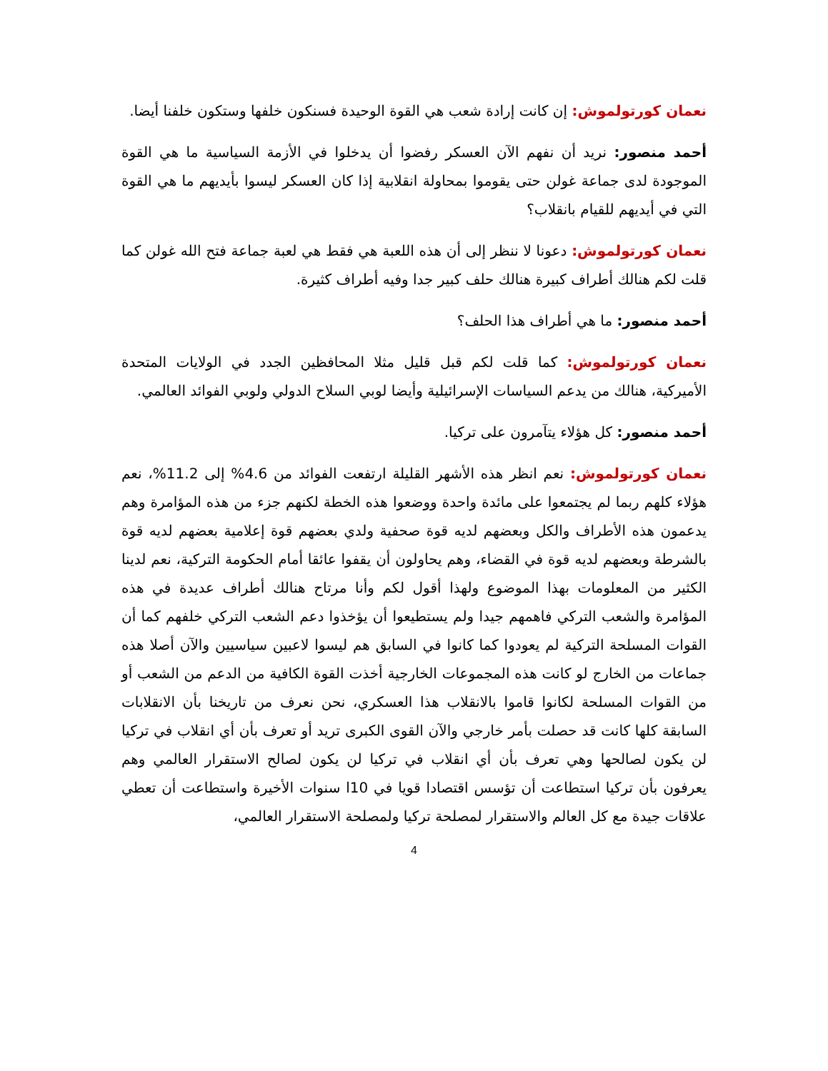نعمان كورتولموش: إن كانت إرادة شعب هي القوة الوحيدة فسنكون خلفها وستكون خلفنا أيضا.
أحمد منصور: نريد أن نفهم الآن العسكر رفضوا أن يدخلوا في الأزمة السياسية ما هي القوة الموجودة لدى جماعة غولن حتى يقوموا بمحاولة انقلابية إذا كان العسكر ليسوا بأيديهم ما هي القوة التي في أيديهم للقيام بانقلاب؟
نعمان كورتولموش: دعونا لا ننظر إلى أن هذه اللعبة هي فقط هي لعبة جماعة فتح الله غولن كما قلت لكم هنالك أطراف كبيرة هنالك حلف كبير جدا وفيه أطراف كثيرة.
أحمد منصور: ما هي أطراف هذا الحلف؟
نعمان كورتولموش: كما قلت لكم قبل قليل مثلا المحافظين الجدد في الولايات المتحدة الأميركية، هنالك من يدعم السياسات الإسرائيلية وأيضا لوبي السلاح الدولي ولوبي الفوائد العالمي.
أحمد منصور: كل هؤلاء يتآمرون على تركيا.
نعمان كورتولموش: نعم انظر هذه الأشهر القليلة ارتفعت الفوائد من 4.6% إلى 11.2%، نعم هؤلاء كلهم ربما لم يجتمعوا على مائدة واحدة ووضعوا هذه الخطة لكنهم جزء من هذه المؤامرة وهم يدعمون هذه الأطراف والكل وبعضهم لديه قوة صحفية ولدي بعضهم قوة إعلامية بعضهم لديه قوة بالشرطة وبعضهم لديه قوة في القضاء، وهم يحاولون أن يقفوا عائقا أمام الحكومة التركية، نعم لدينا الكثير من المعلومات بهذا الموضوع ولهذا أقول لكم وأنا مرتاح هنالك أطراف عديدة في هذه المؤامرة والشعب التركي فاهمهم جيدا ولم يستطيعوا أن يؤخذوا دعم الشعب التركي خلفهم كما أن القوات المسلحة التركية لم يعودوا كما كانوا في السابق هم ليسوا لاعبين سياسيين والآن أصلا هذه جماعات من الخارج لو كانت هذه المجموعات الخارجية أخذت القوة الكافية من الدعم من الشعب أو من القوات المسلحة لكانوا قاموا بالانقلاب هذا العسكري، نحن نعرف من تاريخنا بأن الانقلابات السابقة كلها كانت قد حصلت بأمر خارجي والآن القوى الكبرى تريد أو تعرف بأن أي انقلاب في تركيا لن يكون لصالحها وهي تعرف بأن أي انقلاب في تركيا لن يكون لصالح الاستقرار العالمي وهم يعرفون بأن تركيا استطاعت أن تؤسس اقتصادا قويا في 10ا سنوات الأخيرة واستطاعت أن تعطي علاقات جيدة مع كل العالم والاستقرار لمصلحة تركيا ولمصلحة الاستقرار العالمي،
4